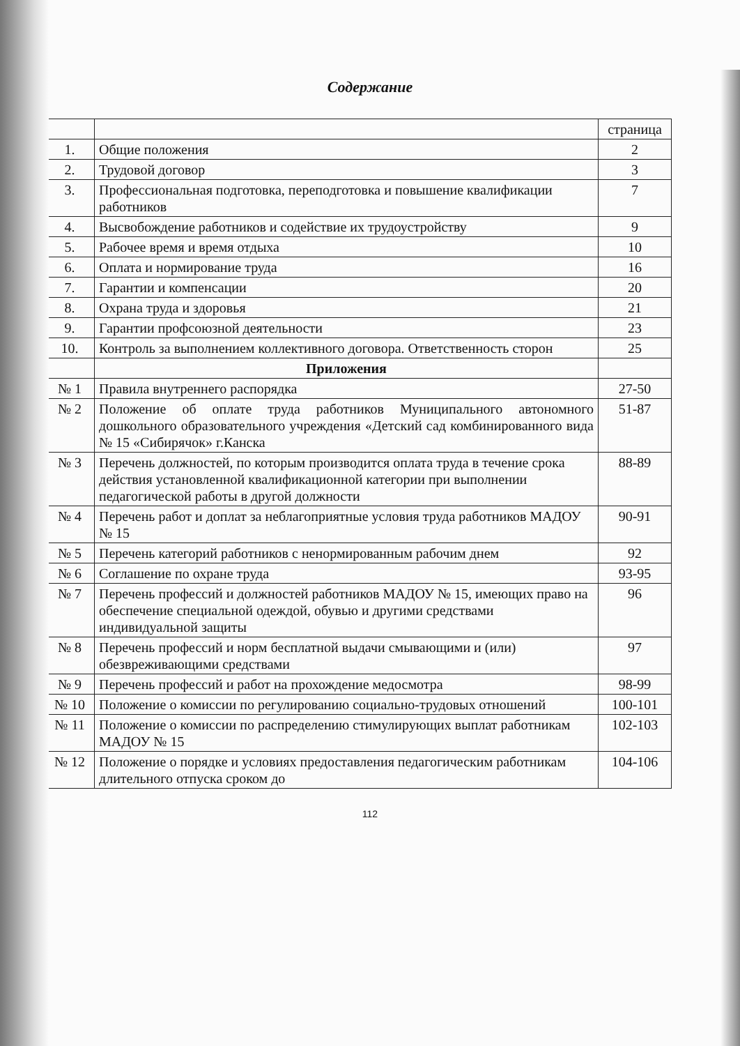Содержание
| | | страница |
| --- | --- | --- |
| 1. | Общие положения | 2 |
| 2. | Трудовой договор | 3 |
| 3. | Профессиональная подготовка, переподготовка и повышение квалификации работников | 7 |
| 4. | Высвобождение работников и содействие их трудоустройству | 9 |
| 5. | Рабочее время и время отдыха | 10 |
| 6. | Оплата и нормирование труда | 16 |
| 7. | Гарантии и компенсации | 20 |
| 8. | Охрана труда и здоровья | 21 |
| 9. | Гарантии профсоюзной деятельности | 23 |
| 10. | Контроль за выполнением коллективного договора. Ответственность сторон | 25 |
| | Приложения | |
| № 1 | Правила внутреннего распорядка | 27-50 |
| № 2 | Положение об оплате труда работников Муниципального автономного дошкольного образовательного учреждения «Детский сад комбинированного вида № 15 «Сибирячок» г.Канска | 51-87 |
| № 3 | Перечень должностей, по которым производится оплата труда в течение срока действия установленной квалификационной категории при выполнении педагогической работы в другой должности | 88-89 |
| № 4 | Перечень работ и доплат за неблагоприятные условия труда работников МАДОУ № 15 | 90-91 |
| № 5 | Перечень категорий работников с ненормированным рабочим днем | 92 |
| № 6 | Соглашение по охране труда | 93-95 |
| № 7 | Перечень профессий и должностей работников МАДОУ № 15, имеющих право на обеспечение специальной одеждой, обувью и другими средствами индивидуальной защиты | 96 |
| № 8 | Перечень профессий и норм бесплатной выдачи смывающими и (или) обезвреживающими средствами | 97 |
| № 9 | Перечень профессий и работ на прохождение медосмотра | 98-99 |
| № 10 | Положение о комиссии по регулированию социально-трудовых отношений | 100-101 |
| № 11 | Положение о комиссии по распределению стимулирующих выплат работникам МАДОУ № 15 | 102-103 |
| № 12 | Положение о порядке и условиях предоставления педагогическим работникам длительного отпуска сроком до | 104-106 |
112